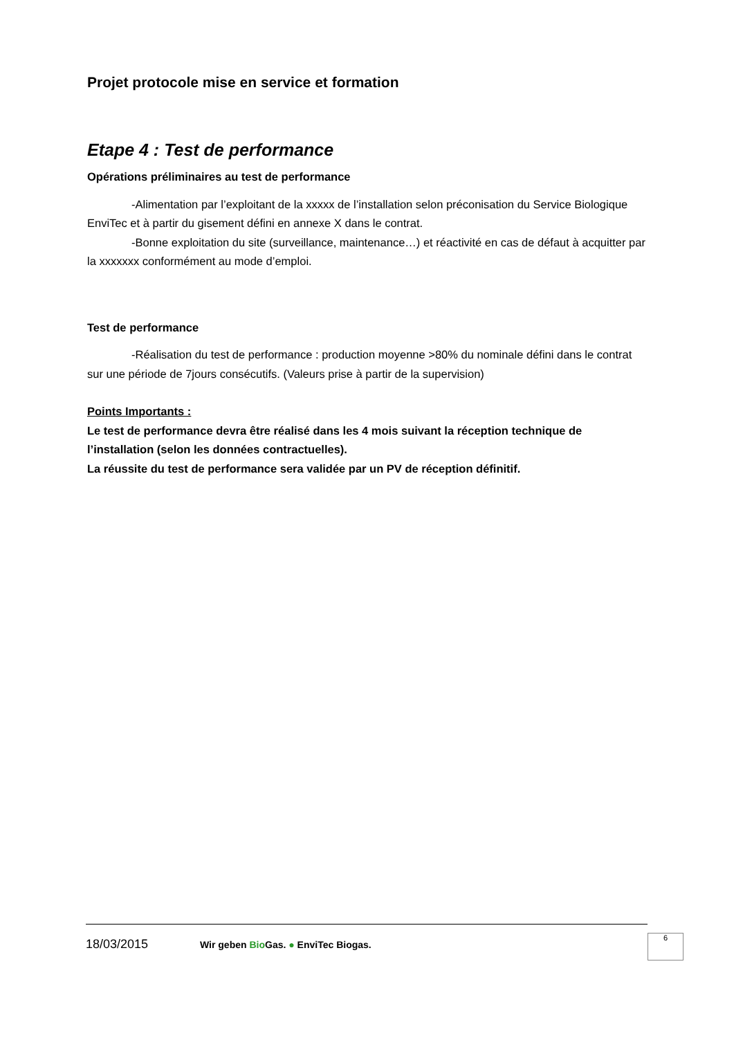Projet protocole mise en service et formation
Etape 4 : Test de performance
Opérations préliminaires au test de performance
-Alimentation par l’exploitant de la xxxxx de l’installation selon préconisation du Service Biologique EnviTec et à partir du gisement défini en annexe X dans le contrat.
-Bonne exploitation du site (surveillance, maintenance…) et réactivité en cas de défaut à acquitter par la xxxxxxx conformément au mode d’emploi.
Test de performance
-Réalisation du test de performance : production moyenne >80% du nominale défini dans le contrat sur une période de 7jours consécutifs. (Valeurs prise à partir de la supervision)
Points Importants :
Le test de performance devra être réalisé dans les 4 mois suivant la réception technique de l’installation (selon les données contractuelles).
La réussite du test de performance sera validée par un PV de réception définitif.
18/03/2015 Wir geben Bio Gas. ● EnviTec Biogas.
6